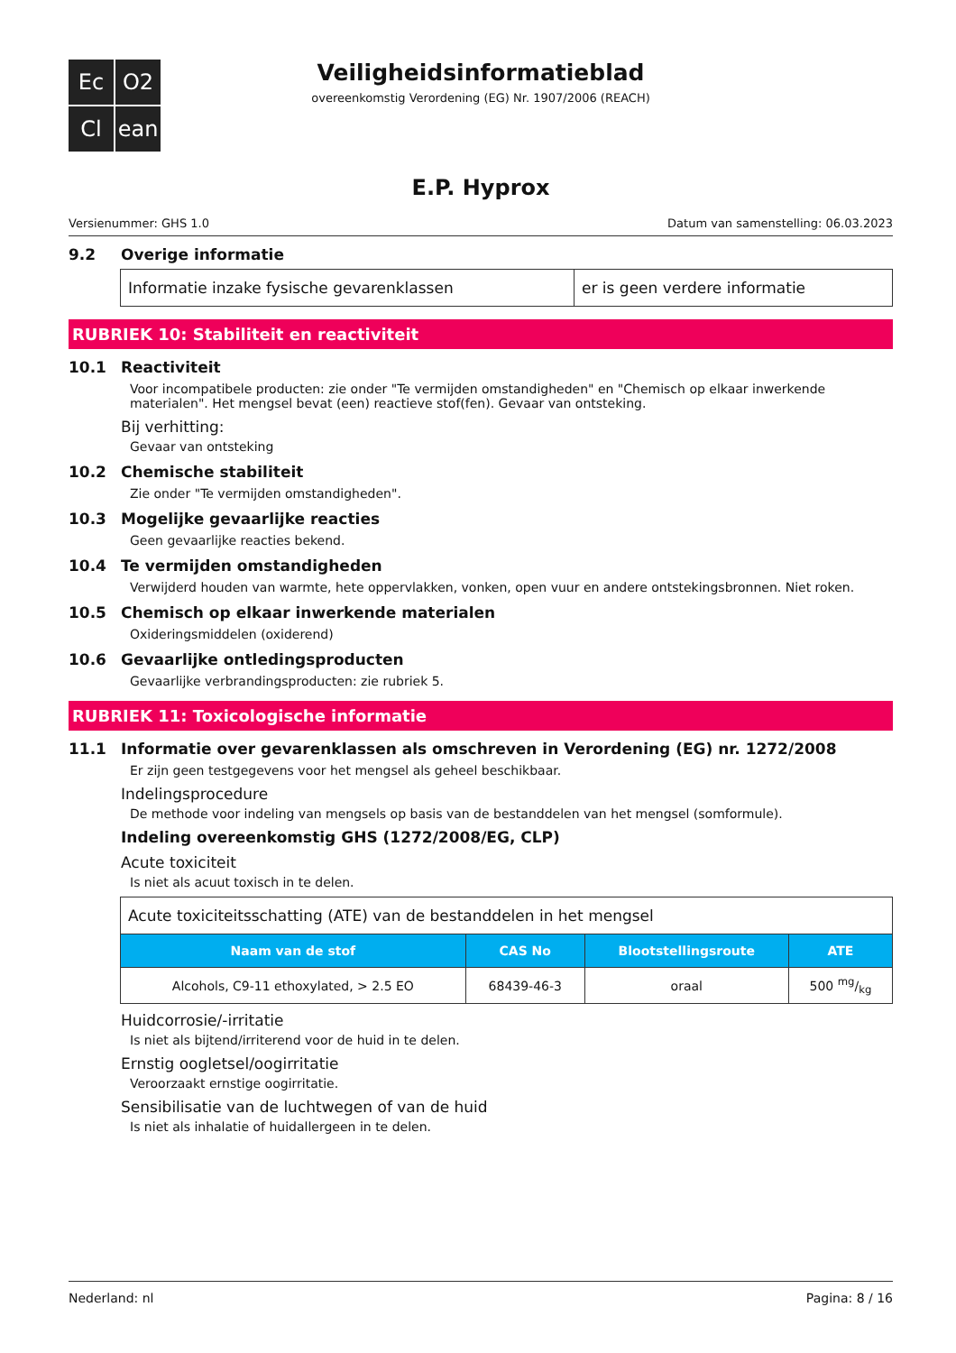Ec
O2
Cl
ean
Veiligheidsinformatieblad
overeenkomstig Verordening (EG) Nr. 1907/2006 (REACH)
E.P. Hyprox
Versienummer: GHS 1.0 Datum van samenstelling: 06.03.2023
9.2 Overige informatie
| Informatie inzake fysische gevarenklassen | er is geen verdere informatie |
RUBRIEK 10: Stabiliteit en reactiviteit
10.1 Reactiviteit
Voor incompatibele producten: zie onder "Te vermijden omstandigheden" en "Chemisch op elkaar inwerkende materialen". Het mengsel bevat (een) reactieve stof(fen). Gevaar van ontsteking.
Bij verhitting:
Gevaar van ontsteking
10.2 Chemische stabiliteit
Zie onder "Te vermijden omstandigheden".
10.3 Mogelijke gevaarlijke reacties
Geen gevaarlijke reacties bekend.
10.4 Te vermijden omstandigheden
Verwijderd houden van warmte, hete oppervlakken, vonken, open vuur en andere ontstekingsbronnen. Niet roken.
10.5 Chemisch op elkaar inwerkende materialen
Oxideringsmiddelen (oxiderend)
10.6 Gevaarlijke ontledingsproducten
Gevaarlijke verbrandingsproducten: zie rubriek 5.
RUBRIEK 11: Toxicologische informatie
11.1 Informatie over gevarenklassen als omschreven in Verordening (EG) nr. 1272/2008
Er zijn geen testgegevens voor het mengsel als geheel beschikbaar.
Indelingsprocedure
De methode voor indeling van mengsels op basis van de bestanddelen van het mengsel (somformule).
Indeling overeenkomstig GHS (1272/2008/EG, CLP)
Acute toxiciteit
Is niet als acuut toxisch in te delen.
| Acute toxiciteitsschatting (ATE) van de bestanddelen in het mengsel | | | |
| Naam van de stof | CAS No | Blootstellingsroute | ATE |
| Alcohols, C9-11 ethoxylated, > 2.5 EO | 68439-46-3 | oraal | 500 mg/kg |
Huidcorrosie/-irritatie
Is niet als bijtend/irriterend voor de huid in te delen.
Ernstig oogletsel/oogirritatie
Veroorzaakt ernstige oogirritatie.
Sensibilisatie van de luchtwegen of van de huid
Is niet als inhalatie of huidallergeen in te delen.
Nederland: nl Pagina: 8 / 16